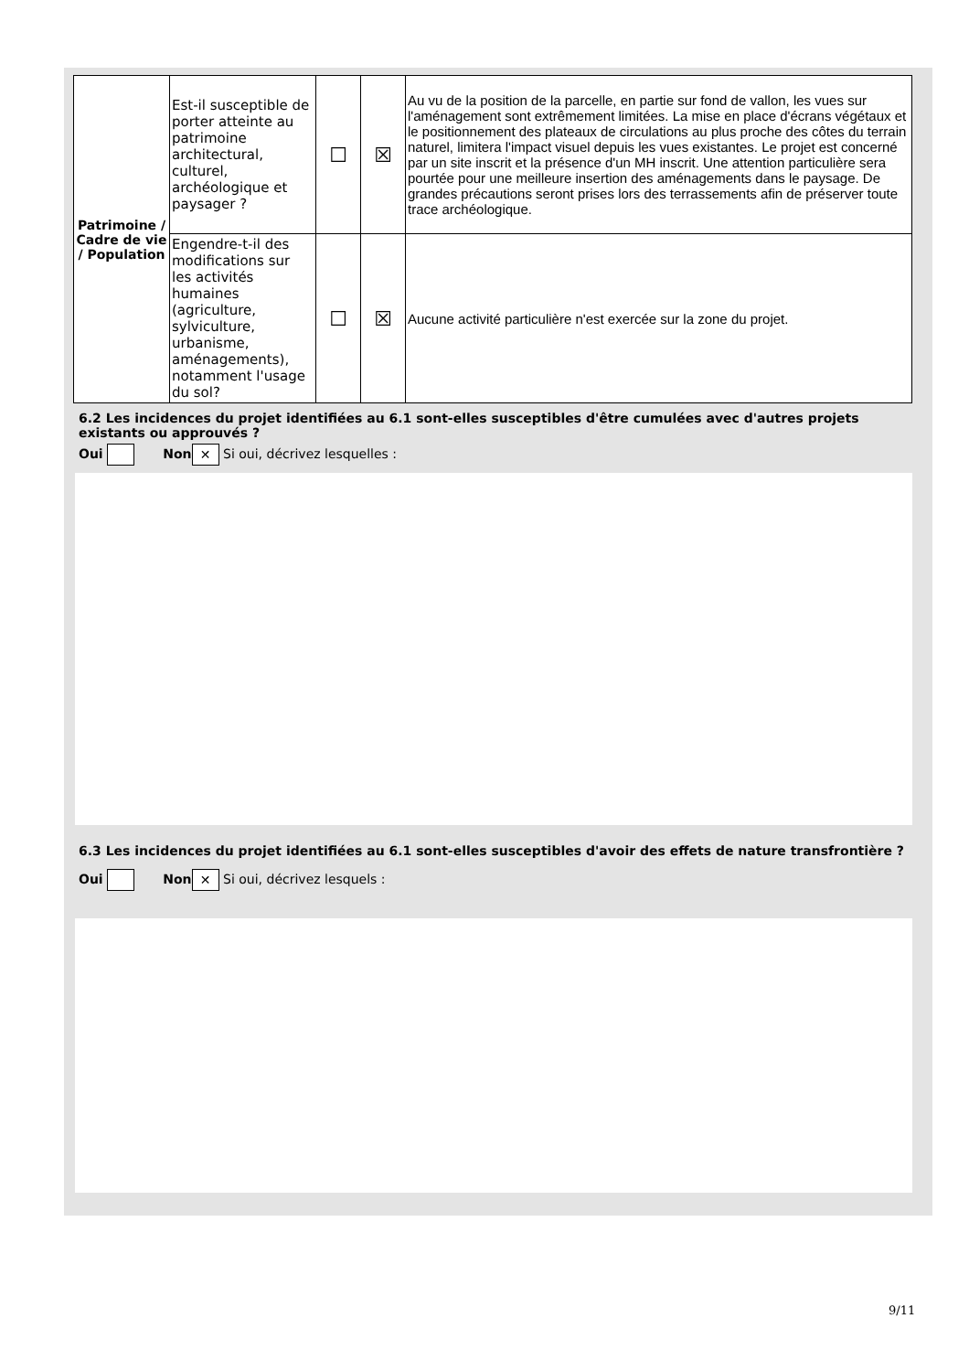| Patrimoine / Cadre de vie / Population | Est-il susceptible de porter atteinte au patrimoine architectural, culturel, archéologique et paysager ? | ☐ | ☒ | Au vu de la position de la parcelle, en partie sur fond de vallon, les vues sur l'aménagement sont extrêmement limitées. La mise en place d'écrans végétaux et le positionnement des plateaux de circulations au plus proche des côtes du terrain naturel, limitera l'impact visuel depuis les vues existantes. Le projet est concerné par un site inscrit et la présence d'un MH inscrit. Une attention particulière sera pourtée pour une meilleure insertion des aménagements dans le paysage. De grandes précautions seront prises lors des terrassements afin de préserver toute trace archéologique. |
| | Engendre-t-il des modifications sur les activités humaines (agriculture, sylviculture, urbanisme, aménagements), notamment l'usage du sol? | ☐ | ☒ | Aucune activité particulière n'est exercée sur la zone du projet. |
6.2 Les incidences du projet identifiées au 6.1 sont-elles susceptibles d'être cumulées avec d'autres projets existants ou approuvés ?
Oui Non ✕ Si oui, décrivez lesquelles :
6.3 Les incidences du projet identifiées au 6.1 sont-elles susceptibles d'avoir des effets de nature transfrontière ?
Oui Non ✕ Si oui, décrivez lesquels :
9/11